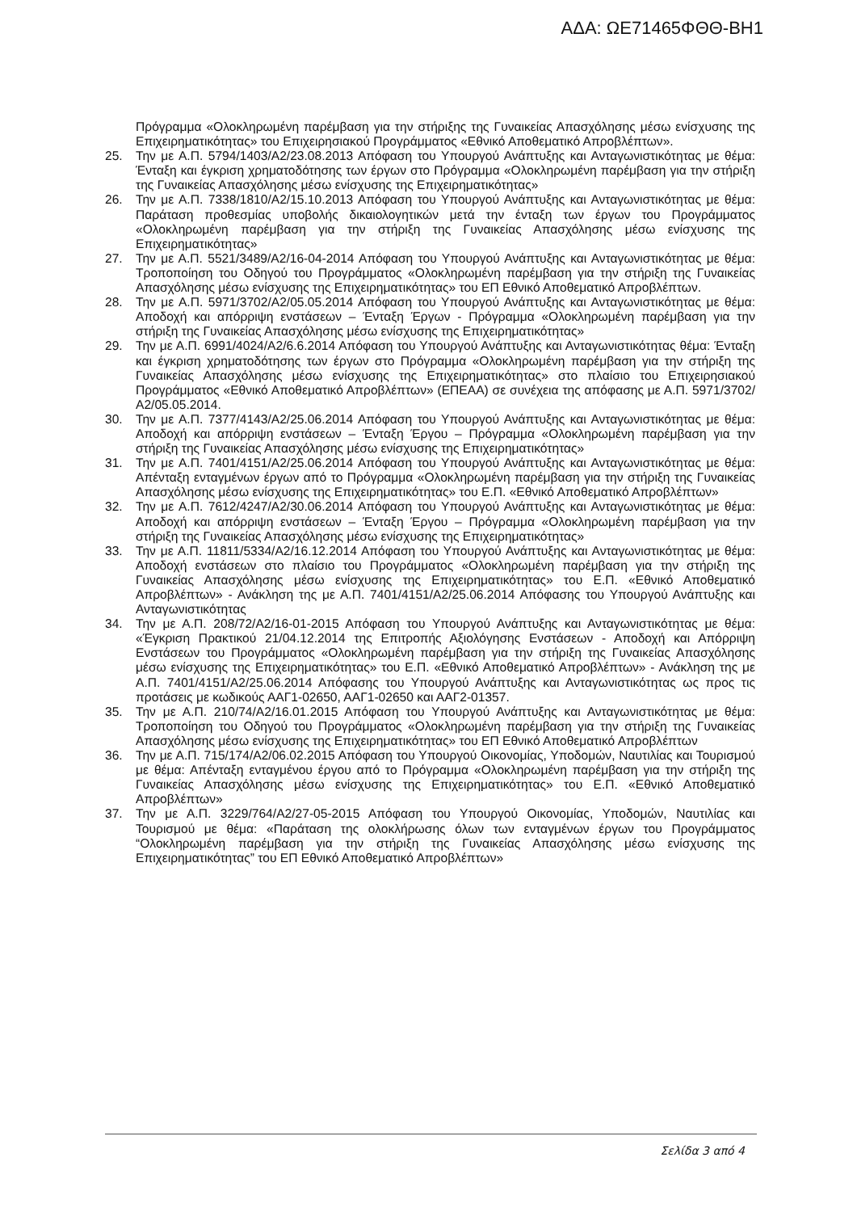ΑΔΑ: ΩΕ71465ΦΘΘ-ΒΗ1
Πρόγραμμα «Ολοκληρωμένη παρέμβαση για την στήριξης της Γυναικείας Απασχόλησης μέσω ενίσχυσης της Επιχειρηματικότητας» του Επιχειρησιακού Προγράμματος «Εθνικό Αποθεματικό Απροβλέπτων».
25. Την με Α.Π. 5794/1403/Α2/23.08.2013 Απόφαση του Υπουργού Ανάπτυξης και Ανταγωνιστικότητας με θέμα: Ένταξη και έγκριση χρηματοδότησης των έργων στο Πρόγραμμα «Ολοκληρωμένη παρέμβαση για την στήριξη της Γυναικείας Απασχόλησης μέσω ενίσχυσης της Επιχειρηματικότητας»
26. Την με Α.Π. 7338/1810/Α2/15.10.2013 Απόφαση του Υπουργού Ανάπτυξης και Ανταγωνιστικότητας με θέμα: Παράταση προθεσμίας υποβολής δικαιολογητικών μετά την ένταξη των έργων του Προγράμματος «Ολοκληρωμένη παρέμβαση για την στήριξη της Γυναικείας Απασχόλησης μέσω ενίσχυσης της Επιχειρηματικότητας»
27. Την με Α.Π. 5521/3489/Α2/16-04-2014 Απόφαση του Υπουργού Ανάπτυξης και Ανταγωνιστικότητας με θέμα: Τροποποίηση του Οδηγού του Προγράμματος «Ολοκληρωμένη παρέμβαση για την στήριξη της Γυναικείας Απασχόλησης μέσω ενίσχυσης της Επιχειρηματικότητας» του ΕΠ Εθνικό Αποθεματικό Απροβλέπτων.
28. Την με Α.Π. 5971/3702/Α2/05.05.2014 Απόφαση του Υπουργού Ανάπτυξης και Ανταγωνιστικότητας με θέμα: Αποδοχή και απόρριψη ενστάσεων – Ένταξη Έργων - Πρόγραμμα «Ολοκληρωμένη παρέμβαση για την στήριξη της Γυναικείας Απασχόλησης μέσω ενίσχυσης της Επιχειρηματικότητας»
29. Την με Α.Π. 6991/4024/Α2/6.6.2014 Απόφαση του Υπουργού Ανάπτυξης και Ανταγωνιστικότητας θέμα: Ένταξη και έγκριση χρηματοδότησης των έργων στο Πρόγραμμα «Ολοκληρωμένη παρέμβαση για την στήριξη της Γυναικείας Απασχόλησης μέσω ενίσχυσης της Επιχειρηματικότητας» στο πλαίσιο του Επιχειρησιακού Προγράμματος «Εθνικό Αποθεματικό Απροβλέπτων» (ΕΠΕΑΑ) σε συνέχεια της απόφασης με Α.Π. 5971/3702/Α2/05.05.2014.
30. Την με Α.Π. 7377/4143/Α2/25.06.2014 Απόφαση του Υπουργού Ανάπτυξης και Ανταγωνιστικότητας με θέμα: Αποδοχή και απόρριψη ενστάσεων – Ένταξη Έργου – Πρόγραμμα «Ολοκληρωμένη παρέμβαση για την στήριξη της Γυναικείας Απασχόλησης μέσω ενίσχυσης της Επιχειρηματικότητας»
31. Την με Α.Π. 7401/4151/Α2/25.06.2014 Απόφαση του Υπουργού Ανάπτυξης και Ανταγωνιστικότητας με θέμα: Απένταξη ενταγμένων έργων από το Πρόγραμμα «Ολοκληρωμένη παρέμβαση για την στήριξη της Γυναικείας Απασχόλησης μέσω ενίσχυσης της Επιχειρηματικότητας» του Ε.Π. «Εθνικό Αποθεματικό Απροβλέπτων»
32. Την με Α.Π. 7612/4247/Α2/30.06.2014 Απόφαση του Υπουργού Ανάπτυξης και Ανταγωνιστικότητας με θέμα: Αποδοχή και απόρριψη ενστάσεων – Ένταξη Έργου – Πρόγραμμα «Ολοκληρωμένη παρέμβαση για την στήριξη της Γυναικείας Απασχόλησης μέσω ενίσχυσης της Επιχειρηματικότητας»
33. Την με Α.Π. 11811/5334/Α2/16.12.2014 Απόφαση του Υπουργού Ανάπτυξης και Ανταγωνιστικότητας με θέμα: Αποδοχή ενστάσεων στο πλαίσιο του Προγράμματος «Ολοκληρωμένη παρέμβαση για την στήριξη της Γυναικείας Απασχόλησης μέσω ενίσχυσης της Επιχειρηματικότητας» του Ε.Π. «Εθνικό Αποθεματικό Απροβλέπτων» - Ανάκληση της με Α.Π. 7401/4151/Α2/25.06.2014 Απόφασης του Υπουργού Ανάπτυξης και Ανταγωνιστικότητας
34. Την με Α.Π. 208/72/Α2/16-01-2015 Απόφαση του Υπουργού Ανάπτυξης και Ανταγωνιστικότητας με θέμα: «Έγκριση Πρακτικού 21/04.12.2014 της Επιτροπής Αξιολόγησης Ενστάσεων - Αποδοχή και Απόρριψη Ενστάσεων του Προγράμματος «Ολοκληρωμένη παρέμβαση για την στήριξη της Γυναικείας Απασχόλησης μέσω ενίσχυσης της Επιχειρηματικότητας» του Ε.Π. «Εθνικό Αποθεματικό Απροβλέπτων» - Ανάκληση της με Α.Π. 7401/4151/Α2/25.06.2014 Απόφασης του Υπουργού Ανάπτυξης και Ανταγωνιστικότητας ως προς τις προτάσεις με κωδικούς ΑΑΓ1-02650, ΑΑΓ1-02650 και ΑΑΓ2-01357.
35. Την με Α.Π. 210/74/Α2/16.01.2015 Απόφαση του Υπουργού Ανάπτυξης και Ανταγωνιστικότητας με θέμα: Τροποποίηση του Οδηγού του Προγράμματος «Ολοκληρωμένη παρέμβαση για την στήριξη της Γυναικείας Απασχόλησης μέσω ενίσχυσης της Επιχειρηματικότητας» του ΕΠ Εθνικό Αποθεματικό Απροβλέπτων
36. Την με Α.Π. 715/174/Α2/06.02.2015 Απόφαση του Υπουργού Οικονομίας, Υποδομών, Ναυτιλίας και Τουρισμού με θέμα: Απένταξη ενταγμένου έργου από το Πρόγραμμα «Ολοκληρωμένη παρέμβαση για την στήριξη της Γυναικείας Απασχόλησης μέσω ενίσχυσης της Επιχειρηματικότητας» του Ε.Π. «Εθνικό Αποθεματικό Απροβλέπτων»
37. Την με Α.Π. 3229/764/Α2/27-05-2015 Απόφαση του Υπουργού Οικονομίας, Υποδομών, Ναυτιλίας και Τουρισμού με θέμα: «Παράταση της ολοκλήρωσης όλων των ενταγμένων έργων του Προγράμματος “Ολοκληρωμένη παρέμβαση για την στήριξη της Γυναικείας Απασχόλησης μέσω ενίσχυσης της Επιχειρηματικότητας” του ΕΠ Εθνικό Αποθεματικό Απροβλέπτων»
Σελίδα 3 από 4